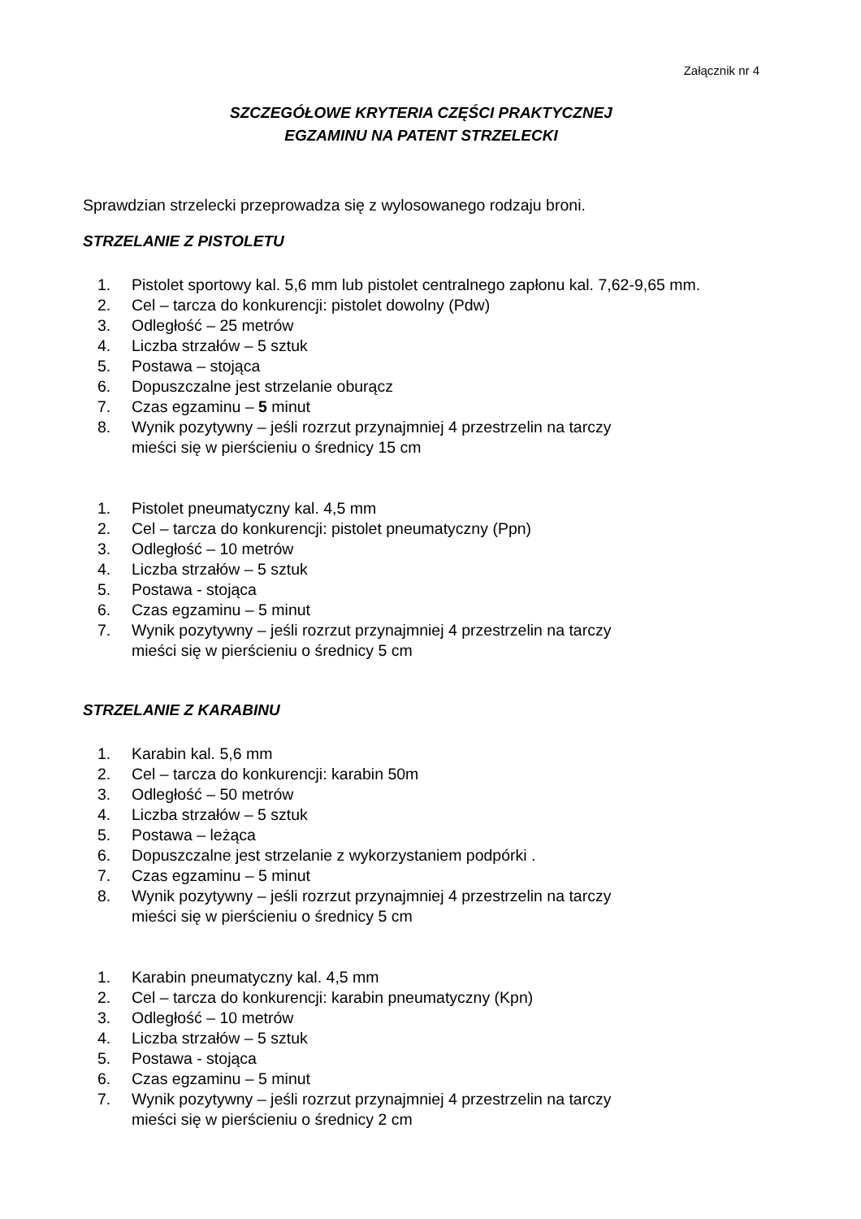Załącznik nr 4
SZCZEGÓŁOWE KRYTERIA CZĘŚCI PRAKTYCZNEJ
EGZAMINU NA PATENT STRZELECKI
Sprawdzian strzelecki przeprowadza się z wylosowanego rodzaju broni.
STRZELANIE Z PISTOLETU
1. Pistolet sportowy kal. 5,6 mm lub pistolet centralnego zapłonu kal. 7,62-9,65 mm.
2. Cel – tarcza do konkurencji: pistolet dowolny (Pdw)
3. Odległość – 25 metrów
4. Liczba strzałów – 5 sztuk
5. Postawa – stojąca
6. Dopuszczalne jest strzelanie oburącz
7. Czas egzaminu – 5 minut
8. Wynik pozytywny – jeśli rozrzut przynajmniej 4 przestrzelin na tarczy
mieści się w pierścieniu o średnicy 15 cm
1. Pistolet pneumatyczny kal. 4,5 mm
2. Cel – tarcza do konkurencji: pistolet pneumatyczny (Ppn)
3. Odległość – 10 metrów
4. Liczba strzałów – 5 sztuk
5. Postawa - stojąca
6. Czas egzaminu – 5 minut
7. Wynik pozytywny – jeśli rozrzut przynajmniej 4 przestrzelin na tarczy
mieści się w pierścieniu o średnicy 5 cm
STRZELANIE Z KARABINU
1. Karabin kal. 5,6 mm
2. Cel – tarcza do konkurencji: karabin 50m
3. Odległość – 50 metrów
4. Liczba strzałów – 5 sztuk
5. Postawa – leżąca
6. Dopuszczalne jest strzelanie z wykorzystaniem podpórki .
7. Czas egzaminu – 5 minut
8. Wynik pozytywny – jeśli rozrzut przynajmniej 4 przestrzelin na tarczy
mieści się w pierścieniu o średnicy 5 cm
1. Karabin pneumatyczny kal. 4,5 mm
2. Cel – tarcza do konkurencji: karabin pneumatyczny (Kpn)
3. Odległość – 10 metrów
4. Liczba strzałów – 5 sztuk
5. Postawa - stojąca
6. Czas egzaminu – 5 minut
7. Wynik pozytywny – jeśli rozrzut przynajmniej 4 przestrzelin na tarczy
mieści się w pierścieniu o średnicy 2 cm